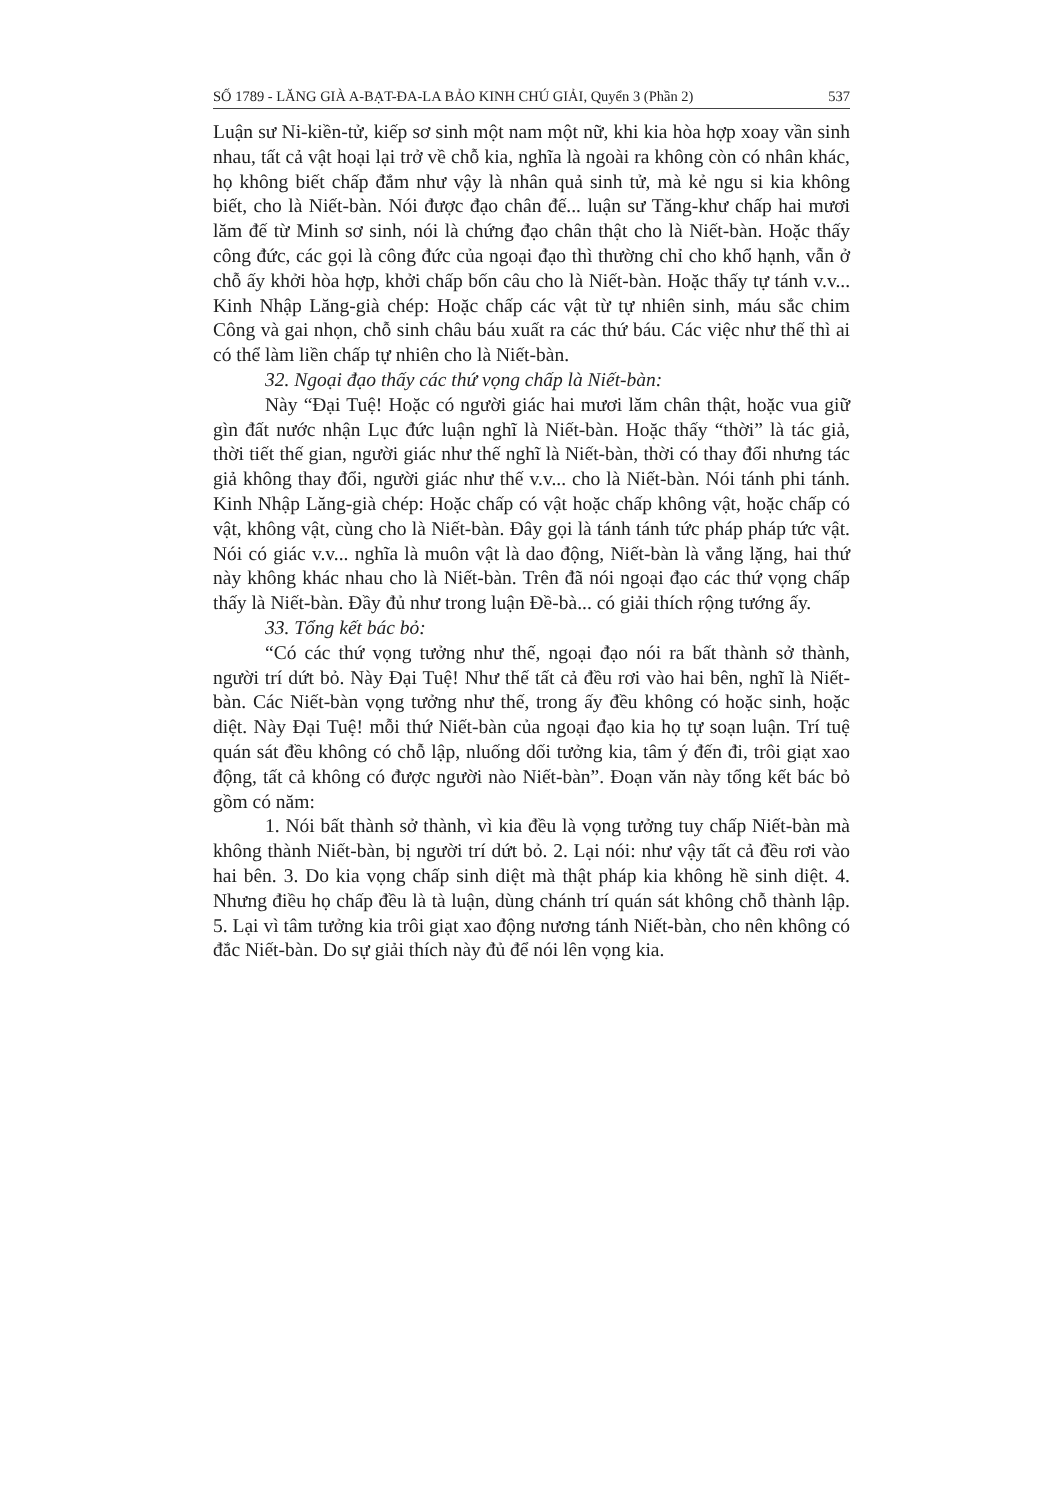SỐ 1789 - LĂNG GIÀ A-BẠT-ĐA-LA BẢO KINH CHÚ GIẢI, Quyển 3 (Phần 2) 537
Luận sư Ni-kiền-tử, kiếp sơ sinh một nam một nữ, khi kia hòa hợp xoay vần sinh nhau, tất cả vật hoại lại trở về chỗ kia, nghĩa là ngoài ra không còn có nhân khác, họ không biết chấp đắm như vậy là nhân quả sinh tử, mà kẻ ngu si kia không biết, cho là Niết-bàn. Nói được đạo chân đế... luận sư Tăng-khư chấp hai mươi lăm đế từ Minh sơ sinh, nói là chứng đạo chân thật cho là Niết-bàn. Hoặc thấy công đức, các gọi là công đức của ngoại đạo thì thường chỉ cho khổ hạnh, vẫn ở chỗ ấy khởi hòa hợp, khởi chấp bốn câu cho là Niết-bàn. Hoặc thấy tự tánh v.v... Kinh Nhập Lăng-già chép: Hoặc chấp các vật từ tự nhiên sinh, máu sắc chim Công và gai nhọn, chỗ sinh châu báu xuất ra các thứ báu. Các việc như thế thì ai có thể làm liền chấp tự nhiên cho là Niết-bàn.
32. Ngoại đạo thấy các thứ vọng chấp là Niết-bàn:
Này “Đại Tuệ! Hoặc có người giác hai mươi lăm chân thật, hoặc vua giữ gìn đất nước nhận Lục đức luận nghĩ là Niết-bàn. Hoặc thấy “thời” là tác giả, thời tiết thế gian, người giác như thế nghĩ là Niết-bàn, thời có thay đổi nhưng tác giả không thay đổi, người giác như thế v.v... cho là Niết-bàn. Nói tánh phi tánh. Kinh Nhập Lăng-già chép: Hoặc chấp có vật hoặc chấp không vật, hoặc chấp có vật, không vật, cùng cho là Niết-bàn. Đây gọi là tánh tánh tức pháp pháp tức vật. Nói có giác v.v... nghĩa là muôn vật là dao động, Niết-bàn là vắng lặng, hai thứ này không khác nhau cho là Niết-bàn. Trên đã nói ngoại đạo các thứ vọng chấp thấy là Niết-bàn. Đầy đủ như trong luận Đề-bà... có giải thích rộng tướng ấy.
33. Tổng kết bác bỏ:
“Có các thứ vọng tưởng như thế, ngoại đạo nói ra bất thành sở thành, người trí dứt bỏ. Này Đại Tuệ! Như thế tất cả đều rơi vào hai bên, nghĩ là Niết-bàn. Các Niết-bàn vọng tưởng như thế, trong ấy đều không có hoặc sinh, hoặc diệt. Này Đại Tuệ! mỗi thứ Niết-bàn của ngoại đạo kia họ tự soạn luận. Trí tuệ quán sát đều không có chỗ lập, nluống dối tưởng kia, tâm ý đến đi, trôi giạt xao động, tất cả không có được người nào Niết-bàn”. Đoạn văn này tổng kết bác bỏ gồm có năm:
1. Nói bất thành sở thành, vì kia đều là vọng tưởng tuy chấp Niết-bàn mà không thành Niết-bàn, bị người trí dứt bỏ. 2. Lại nói: như vậy tất cả đều rơi vào hai bên. 3. Do kia vọng chấp sinh diệt mà thật pháp kia không hề sinh diệt. 4. Nhưng điều họ chấp đều là tà luận, dùng chánh trí quán sát không chỗ thành lập. 5. Lại vì tâm tưởng kia trôi giạt xao động nương tánh Niết-bàn, cho nên không có đắc Niết-bàn. Do sự giải thích này đủ để nói lên vọng kia.